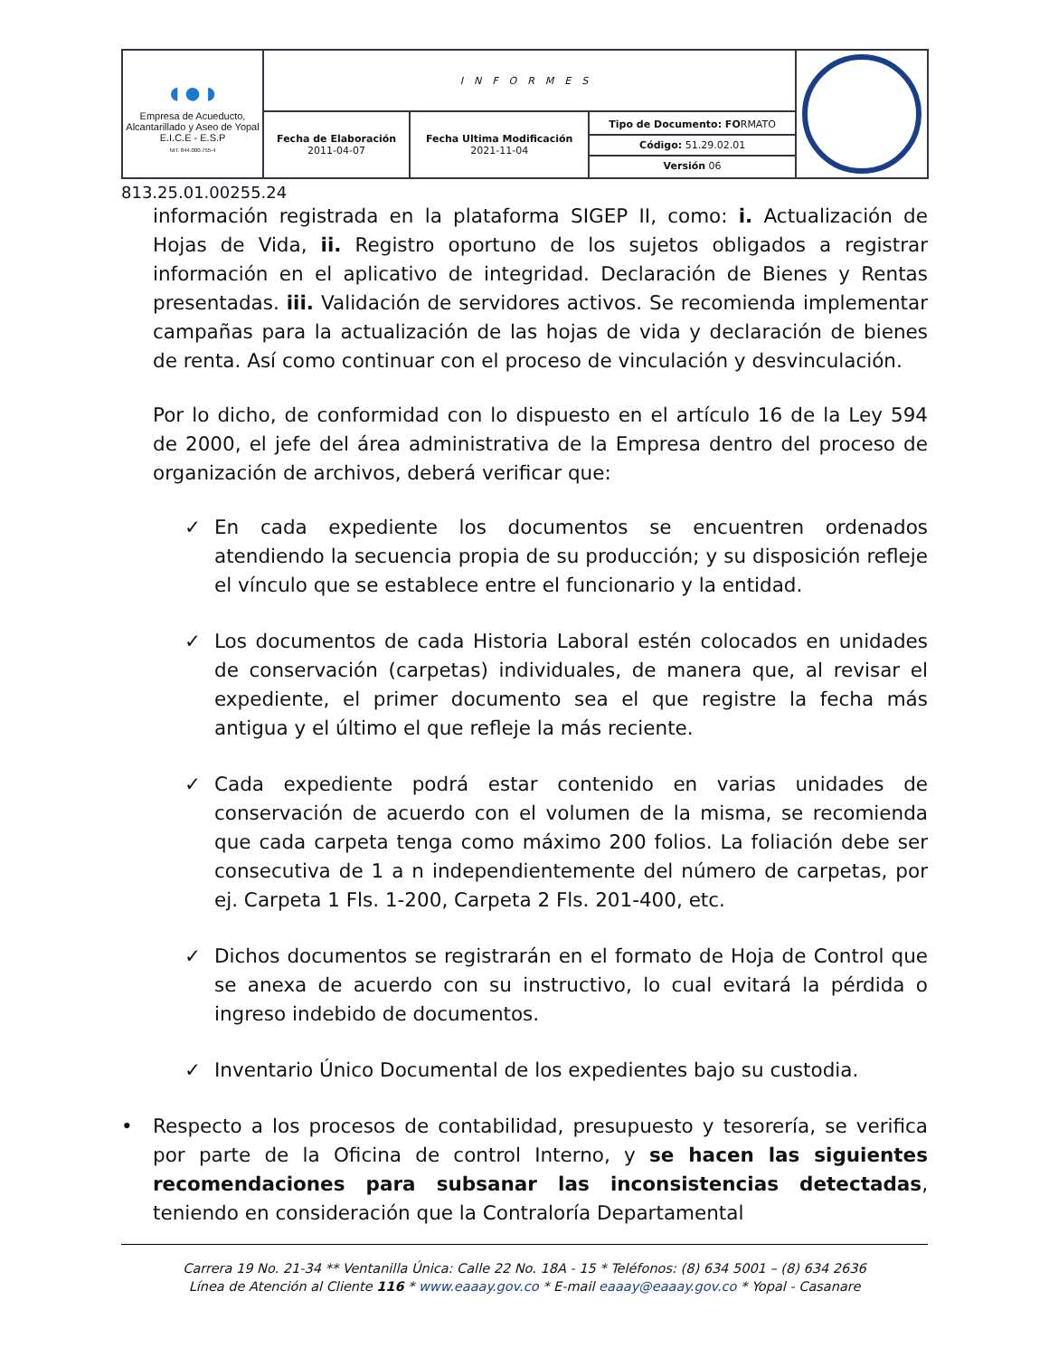| ◖●◗ Empresa de Acueducto, Alcantarillado y Aseo de Yopal E.I.C.E - E.S.P NIT. 844.000.755-4 | INFORMES | | | |
| | Fecha de Elaboración 2011-04-07 | Fecha Ultima Modificación 2021-11-04 | Tipo de Documento: FO RMATO Código: 51.29.02.01 Versión 06 | |
813.25.01.00255.24
información registrada en la plataforma SIGEP II, como: i. Actualización de Hojas de Vida, ii. Registro oportuno de los sujetos obligados a registrar información en el aplicativo de integridad. Declaración de Bienes y Rentas presentadas. iii. Validación de servidores activos. Se recomienda implementar campañas para la actualización de las hojas de vida y declaración de bienes de renta. Así como continuar con el proceso de vinculación y desvinculación.
Por lo dicho, de conformidad con lo dispuesto en el artículo 16 de la Ley 594 de 2000, el jefe del área administrativa de la Empresa dentro del proceso de organización de archivos, deberá verificar que:
✓ En cada expediente los documentos se encuentren ordenados atendiendo la secuencia propia de su producción; y su disposición refleje el vínculo que se establece entre el funcionario y la entidad.
✓ Los documentos de cada Historia Laboral estén colocados en unidades de conservación (carpetas) individuales, de manera que, al revisar el expediente, el primer documento sea el que registre la fecha más antigua y el último el que refleje la más reciente.
✓ Cada expediente podrá estar contenido en varias unidades de conservación de acuerdo con el volumen de la misma, se recomienda que cada carpeta tenga como máximo 200 folios. La foliación debe ser consecutiva de 1 a n independientemente del número de carpetas, por ej. Carpeta 1 Fls. 1-200, Carpeta 2 Fls. 201-400, etc.
✓ Dichos documentos se registrarán en el formato de Hoja de Control que se anexa de acuerdo con su instructivo, lo cual evitará la pérdida o ingreso indebido de documentos.
✓ Inventario Único Documental de los expedientes bajo su custodia.
• Respecto a los procesos de contabilidad, presupuesto y tesorería, se verifica por parte de la Oficina de control Interno, y se hacen las siguientes recomendaciones para subsanar las inconsistencias detectadas, teniendo en consideración que la Contraloría Departamental
Carrera 19 No. 21-34 ** Ventanilla Única: Calle 22 No. 18A - 15 * Teléfonos: (8) 634 5001 – (8) 634 2636
Línea de Atención al Cliente 116 * www.eaaay.gov.co * E-mail eaaay@eaaay.gov.co * Yopal - Casanare